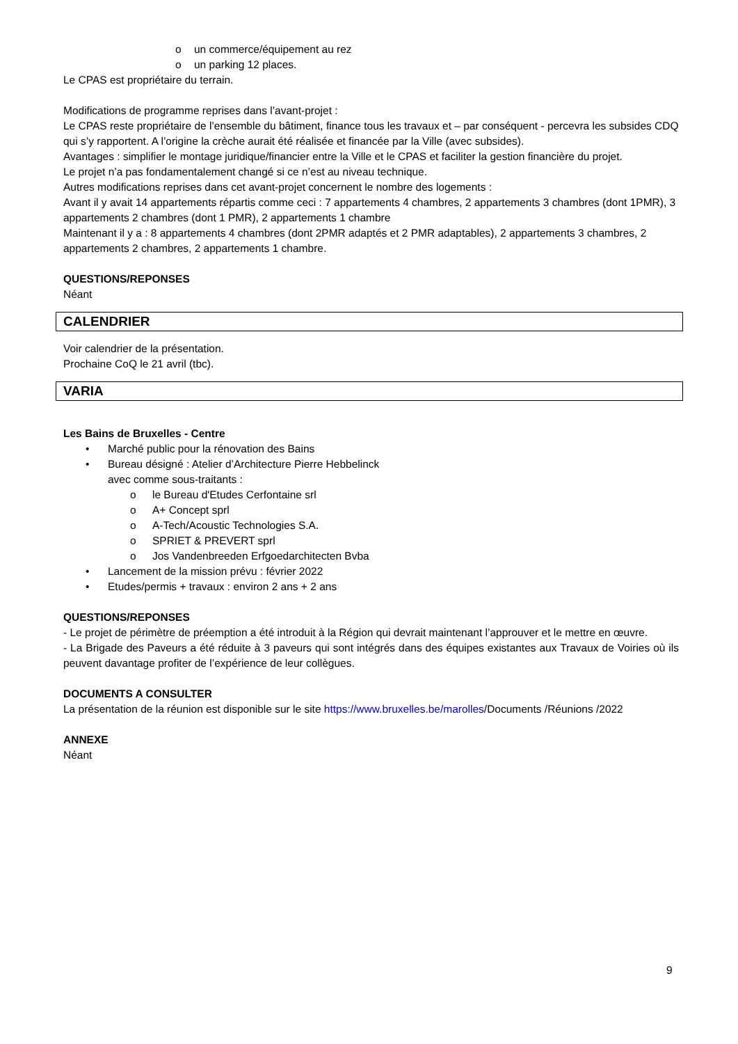o un commerce/équipement au rez
o un parking 12 places.
Le CPAS est propriétaire du terrain.
Modifications de programme reprises dans l’avant-projet :
Le CPAS reste propriétaire de l’ensemble du bâtiment, finance tous les travaux et – par conséquent - percevra les subsides CDQ qui s’y rapportent. A l’origine la crèche aurait été réalisée et financée par la Ville (avec subsides).
Avantages : simplifier le montage juridique/financier entre la Ville et le CPAS et faciliter la gestion financière du projet.
Le projet n’a pas fondamentalement changé si ce n’est au niveau technique.
Autres modifications reprises dans cet avant-projet concernent le nombre des logements :
Avant il y avait 14 appartements répartis comme ceci : 7 appartements 4 chambres, 2 appartements 3 chambres (dont 1PMR), 3 appartements 2 chambres (dont 1 PMR), 2 appartements 1 chambre
Maintenant il y a : 8 appartements 4 chambres (dont 2PMR adaptés et 2 PMR adaptables), 2 appartements 3 chambres, 2 appartements 2 chambres, 2 appartements 1 chambre.
QUESTIONS/REPONSES
Néant
CALENDRIER
Voir calendrier de la présentation.
Prochaine CoQ le 21 avril (tbc).
VARIA
Les Bains de Bruxelles - Centre
• Marché public pour la rénovation des Bains
• Bureau désigné : Atelier d’Architecture Pierre Hebbelinck
avec comme sous-traitants :
o le Bureau d'Etudes Cerfontaine srl
o A+ Concept sprl
o A-Tech/Acoustic Technologies S.A.
o SPRIET & PREVERT sprl
o Jos Vandenbreeden Erfgoedarchitecten Bvba
• Lancement de la mission prévu : février 2022
• Etudes/permis + travaux : environ 2 ans + 2 ans
QUESTIONS/REPONSES
- Le projet de périmètre de préemption a été introduit à la Région qui devrait maintenant l’approuver et le mettre en œuvre.
- La Brigade des Paveurs a été réduite à 3 paveurs qui sont intégrés dans des équipes existantes aux Travaux de Voiries où ils peuvent davantage profiter de l’expérience de leur collègues.
DOCUMENTS A CONSULTER
La présentation de la réunion est disponible sur le site https://www.bruxelles.be/marolles/Documents /Réunions /2022
ANNEXE
Néant
9